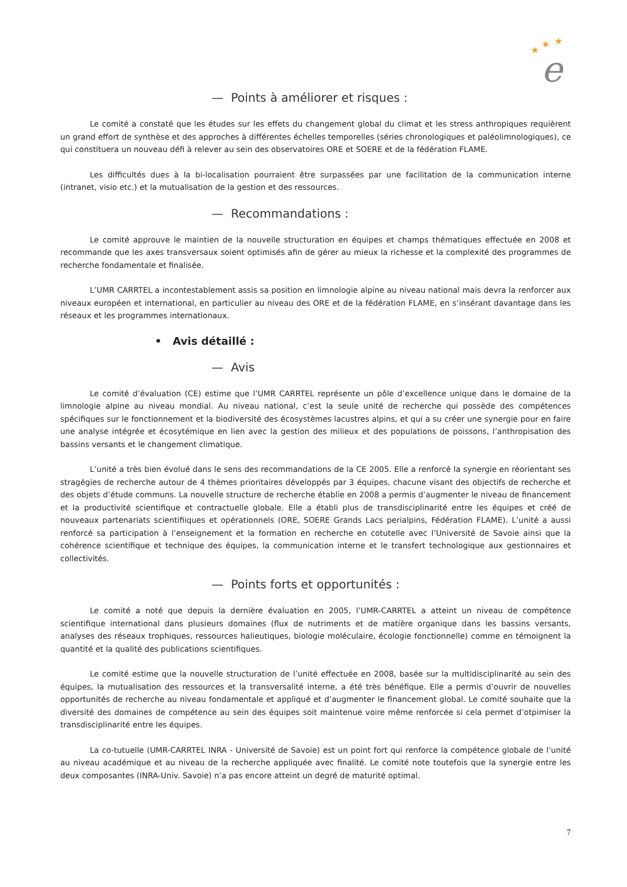★
★
★
e
— Points à améliorer et risques :
Le comité a constaté que les études sur les effets du changement global du climat et les stress anthropiques requièrent un grand effort de synthèse et des approches à différentes échelles temporelles (séries chronologiques et paléolimnologiques), ce qui constituera un nouveau défi à relever au sein des observatoires ORE et SOERE et de la fédération FLAME.
Les difficultés dues à la bi-localisation pourraient être surpassées par une facilitation de la communication interne (intranet, visio etc.) et la mutualisation de la gestion et des ressources.
— Recommandations :
Le comité approuve le maintien de la nouvelle structuration en équipes et champs thématiques effectuée en 2008 et recommande que les axes transversaux soient optimisés afin de gérer au mieux la richesse et la complexité des programmes de recherche fondamentale et finalisée.
L’UMR CARRTEL a incontestablement assis sa position en limnologie alpine au niveau national mais devra la renforcer aux niveaux européen et international, en particulier au niveau des ORE et de la fédération FLAME, en s’insérant davantage dans les réseaux et les programmes internationaux.
• Avis détaillé :
— Avis
Le comité d’évaluation (CE) estime que l’UMR CARRTEL représente un pôle d’excellence unique dans le domaine de la limnologie alpine au niveau mondial. Au niveau national, c’est la seule unité de recherche qui possède des compétences spécifiques sur le fonctionnement et la biodiversité des écosystèmes lacustres alpins, et qui a su créer une synergie pour en faire une analyse intégrée et écosytémique en lien avec la gestion des milieux et des populations de poissons, l’anthropisation des bassins versants et le changement climatique.
L’unité a très bien évolué dans le sens des recommandations de la CE 2005. Elle a renforcé la synergie en réorientant ses stragégies de recherche autour de 4 thèmes prioritaires développés par 3 équipes, chacune visant des objectifs de recherche et des objets d’étude communs. La nouvelle structure de recherche établie en 2008 a permis d’augmenter le niveau de financement et la productivité scientifique et contractuelle globale. Elle a établi plus de transdisciplinarité entre les équipes et créé de nouveaux partenariats scientifiiques et opérationnels (ORE, SOERE Grands Lacs perialpins, Fédération FLAME). L’unité a aussi renforcé sa participation à l’enseignement et la formation en recherche en cotutelle avec l’Université de Savoie ainsi que la cohérence scientifique et technique des équipes, la communication interne et le transfert technologique aux gestionnaires et collectivités.
— Points forts et opportunités :
Le comité a noté que depuis la dernière évaluation en 2005, l’UMR-CARRTEL a atteint un niveau de compétence scientifique international dans plusieurs domaines (flux de nutriments et de matière organique dans les bassins versants, analyses des réseaux trophiques, ressources halieutiques, biologie moléculaire, écologie fonctionnelle) comme en témoignent la quantité et la qualité des publications scientifiques.
Le comité estime que la nouvelle structuration de l’unité effectuée en 2008, basée sur la multidisciplinarité au sein des équipes, la mutualisation des ressources et la transversalité interne, a été très bénéfique. Elle a permis d’ouvrir de nouvelles opportunités de recherche au niveau fondamentale et appliqué et d’augmenter le financement global. Le comité souhaite que la diversité des domaines de compétence au sein des équipes soit maintenue voire même renforcée si cela permet d’otpimiser la transdisciplinarité entre les équipes.
La co-tutuelle (UMR-CARRTEL INRA - Université de Savoie) est un point fort qui renforce la compétence globale de l’unité au niveau académique et au niveau de la recherche appliquée avec finalité. Le comité note toutefois que la synergie entre les deux composantes (INRA-Univ. Savoie) n’a pas encore atteint un degré de maturité optimal.
7